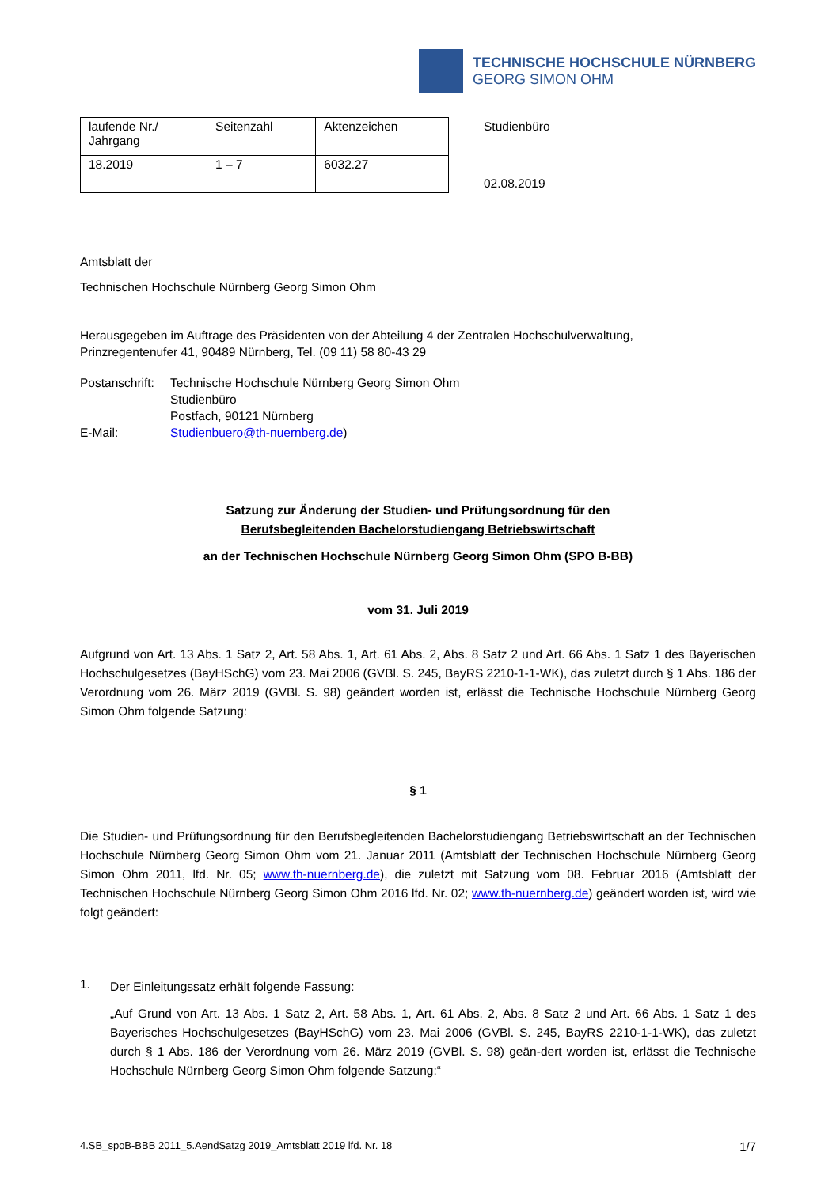TECHNISCHE HOCHSCHULE NÜRNBERG
GEORG SIMON OHM
| laufende Nr./ Jahrgang | Seitenzahl | Aktenzeichen |
| 18.2019 | 1 – 7 | 6032.27 |
Studienbüro
02.08.2019
Amtsblatt der
Technischen Hochschule Nürnberg Georg Simon Ohm
Herausgegeben im Auftrage des Präsidenten von der Abteilung 4 der Zentralen Hochschulverwaltung,
Prinzregentenufer 41, 90489 Nürnberg, Tel. (09 11) 58 80-43 29
Postanschrift:
E-Mail:
Technische Hochschule Nürnberg Georg Simon Ohm
Studienbüro
Postfach, 90121 Nürnberg
Studienbuero@th-nuernberg.de)
Satzung zur Änderung der Studien- und Prüfungsordnung für den
Berufsbegleitenden Bachelorstudiengang Betriebswirtschaft
an der Technischen Hochschule Nürnberg Georg Simon Ohm (SPO B-BB)
vom 31. Juli 2019
Aufgrund von Art. 13 Abs. 1 Satz 2, Art. 58 Abs. 1, Art. 61 Abs. 2, Abs. 8 Satz 2 und Art. 66 Abs. 1 Satz 1 des Bayerischen Hochschulgesetzes (BayHSchG) vom 23. Mai 2006 (GVBl. S. 245, BayRS 2210-1-1-WK), das zuletzt durch § 1 Abs. 186 der Verordnung vom 26. März 2019 (GVBl. S. 98) geändert worden ist, erlässt die Technische Hochschule Nürnberg Georg Simon Ohm folgende Satzung:
§ 1
Die Studien- und Prüfungsordnung für den Berufsbegleitenden Bachelorstudiengang Betriebswirtschaft an der Technischen Hochschule Nürnberg Georg Simon Ohm vom 21. Januar 2011 (Amtsblatt der Technischen Hochschule Nürnberg Georg Simon Ohm 2011, lfd. Nr. 05; www.th-nuernberg.de), die zuletzt mit Satzung vom 08. Februar 2016 (Amtsblatt der Technischen Hochschule Nürnberg Georg Simon Ohm 2016 lfd. Nr. 02; www.th-nuernberg.de) geändert worden ist, wird wie folgt geändert:
1.
Der Einleitungssatz erhält folgende Fassung:
„Auf Grund von Art. 13 Abs. 1 Satz 2, Art. 58 Abs. 1, Art. 61 Abs. 2, Abs. 8 Satz 2 und Art. 66 Abs. 1 Satz 1 des Bayerisches Hochschulgesetzes (BayHSchG) vom 23. Mai 2006 (GVBl. S. 245, BayRS 2210-1-1-WK), das zuletzt durch § 1 Abs. 186 der Verordnung vom 26. März 2019 (GVBl. S. 98) geän-dert worden ist, erlässt die Technische Hochschule Nürnberg Georg Simon Ohm folgende Satzung:“
4.SB_spoB-BBB 2011_5.AendSatzg 2019_Amtsblatt 2019 lfd. Nr. 18 1/7